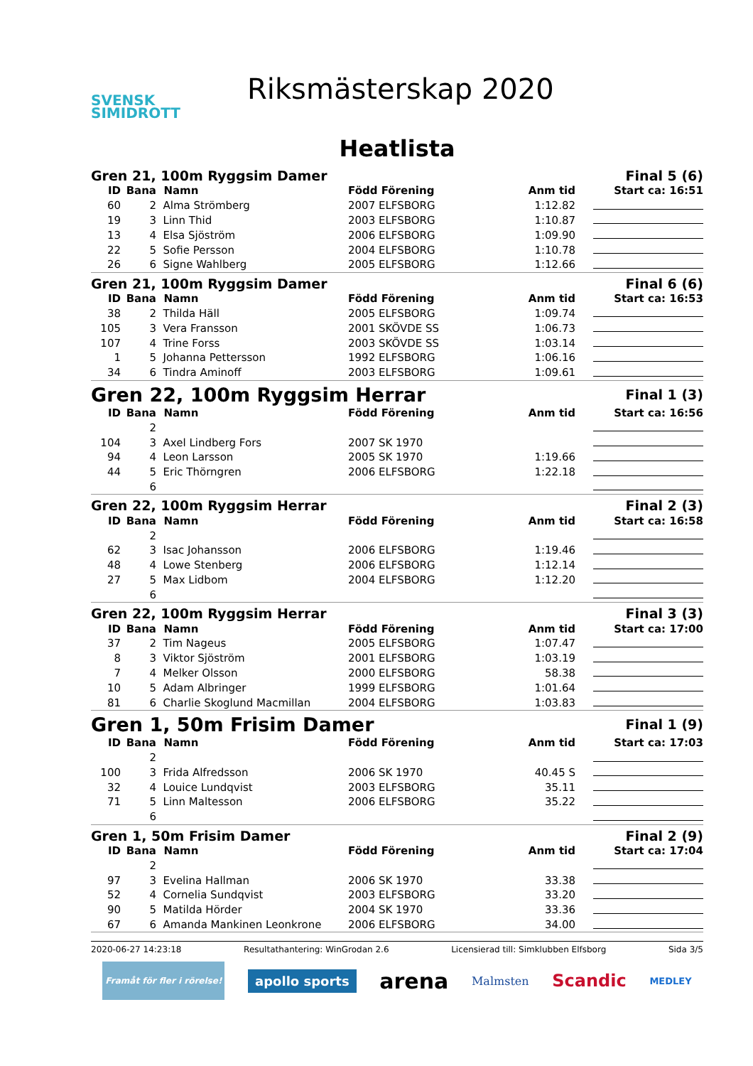SVENSK
SIMIDROTT
Riksmästerskap 2020
Heatlista
| Gren 21, 100m Ryggsim Damer | | | | | Final 5 (6) |
| ID | Bana | Namn | Född Förening | Anm tid | Start ca: 16:51 |
| 60 | 2 | Alma Strömberg | 2007 ELFSBORG | 1:12.82 | |
| 19 | 3 | Linn Thid | 2003 ELFSBORG | 1:10.87 | |
| 13 | 4 | Elsa Sjöström | 2006 ELFSBORG | 1:09.90 | |
| 22 | 5 | Sofie Persson | 2004 ELFSBORG | 1:10.78 | |
| 26 | 6 | Signe Wahlberg | 2005 ELFSBORG | 1:12.66 | |
| Gren 21, 100m Ryggsim Damer | | | | | Final 6 (6) |
| ID | Bana | Namn | Född Förening | Anm tid | Start ca: 16:53 |
| 38 | 2 | Thilda Häll | 2005 ELFSBORG | 1:09.74 | |
| 105 | 3 | Vera Fransson | 2001 SKÖVDE SS | 1:06.73 | |
| 107 | 4 | Trine Forss | 2003 SKÖVDE SS | 1:03.14 | |
| 1 | 5 | Johanna Pettersson | 1992 ELFSBORG | 1:06.16 | |
| 34 | 6 | Tindra Aminoff | 2003 ELFSBORG | 1:09.61 | |
| Gren 22, 100m Ryggsim Herrar | | | | | Final 1 (3) |
| ID | Bana | Namn | Född Förening | Anm tid | Start ca: 16:56 |
| | 2 | | | | |
| 104 | 3 | Axel Lindberg Fors | 2007 SK 1970 | | |
| 94 | 4 | Leon Larsson | 2005 SK 1970 | 1:19.66 | |
| 44 | 5 | Eric Thörngren | 2006 ELFSBORG | 1:22.18 | |
| | 6 | | | | |
| Gren 22, 100m Ryggsim Herrar | | | | | Final 2 (3) |
| ID | Bana | Namn | Född Förening | Anm tid | Start ca: 16:58 |
| | 2 | | | | |
| 62 | 3 | Isac Johansson | 2006 ELFSBORG | 1:19.46 | |
| 48 | 4 | Lowe Stenberg | 2006 ELFSBORG | 1:12.14 | |
| 27 | 5 | Max Lidbom | 2004 ELFSBORG | 1:12.20 | |
| | 6 | | | | |
| Gren 22, 100m Ryggsim Herrar | | | | | Final 3 (3) |
| ID | Bana | Namn | Född Förening | Anm tid | Start ca: 17:00 |
| 37 | 2 | Tim Nageus | 2005 ELFSBORG | 1:07.47 | |
| 8 | 3 | Viktor Sjöström | 2001 ELFSBORG | 1:03.19 | |
| 7 | 4 | Melker Olsson | 2000 ELFSBORG | 58.38 | |
| 10 | 5 | Adam Albringer | 1999 ELFSBORG | 1:01.64 | |
| 81 | 6 | Charlie Skoglund Macmillan | 2004 ELFSBORG | 1:03.83 | |
| Gren 1, 50m Frisim Damer | | | | | Final 1 (9) |
| ID | Bana | Namn | Född Förening | Anm tid | Start ca: 17:03 |
| | 2 | | | | |
| 100 | 3 | Frida Alfredsson | 2006 SK 1970 | 40.45 S | |
| 32 | 4 | Louice Lundqvist | 2003 ELFSBORG | 35.11 | |
| 71 | 5 | Linn Maltesson | 2006 ELFSBORG | 35.22 | |
| | 6 | | | | |
| Gren 1, 50m Frisim Damer | | | | | Final 2 (9) |
| ID | Bana | Namn | Född Förening | Anm tid | Start ca: 17:04 |
| | 2 | | | | |
| 97 | 3 | Evelina Hallman | 2006 SK 1970 | 33.38 | |
| 52 | 4 | Cornelia Sundqvist | 2003 ELFSBORG | 33.20 | |
| 90 | 5 | Matilda Hörder | 2004 SK 1970 | 33.36 | |
| 67 | 6 | Amanda Mankinen Leonkrone | 2006 ELFSBORG | 34.00 | |
2020-06-27 14:23:18 Resultathantering: WinGrodan 2.6 Licensierad till: Simklubben Elfsborg Sida 3/5
Framåt för fler i rörelse! apollo sports arena Malmsten Scandic MEDLEY